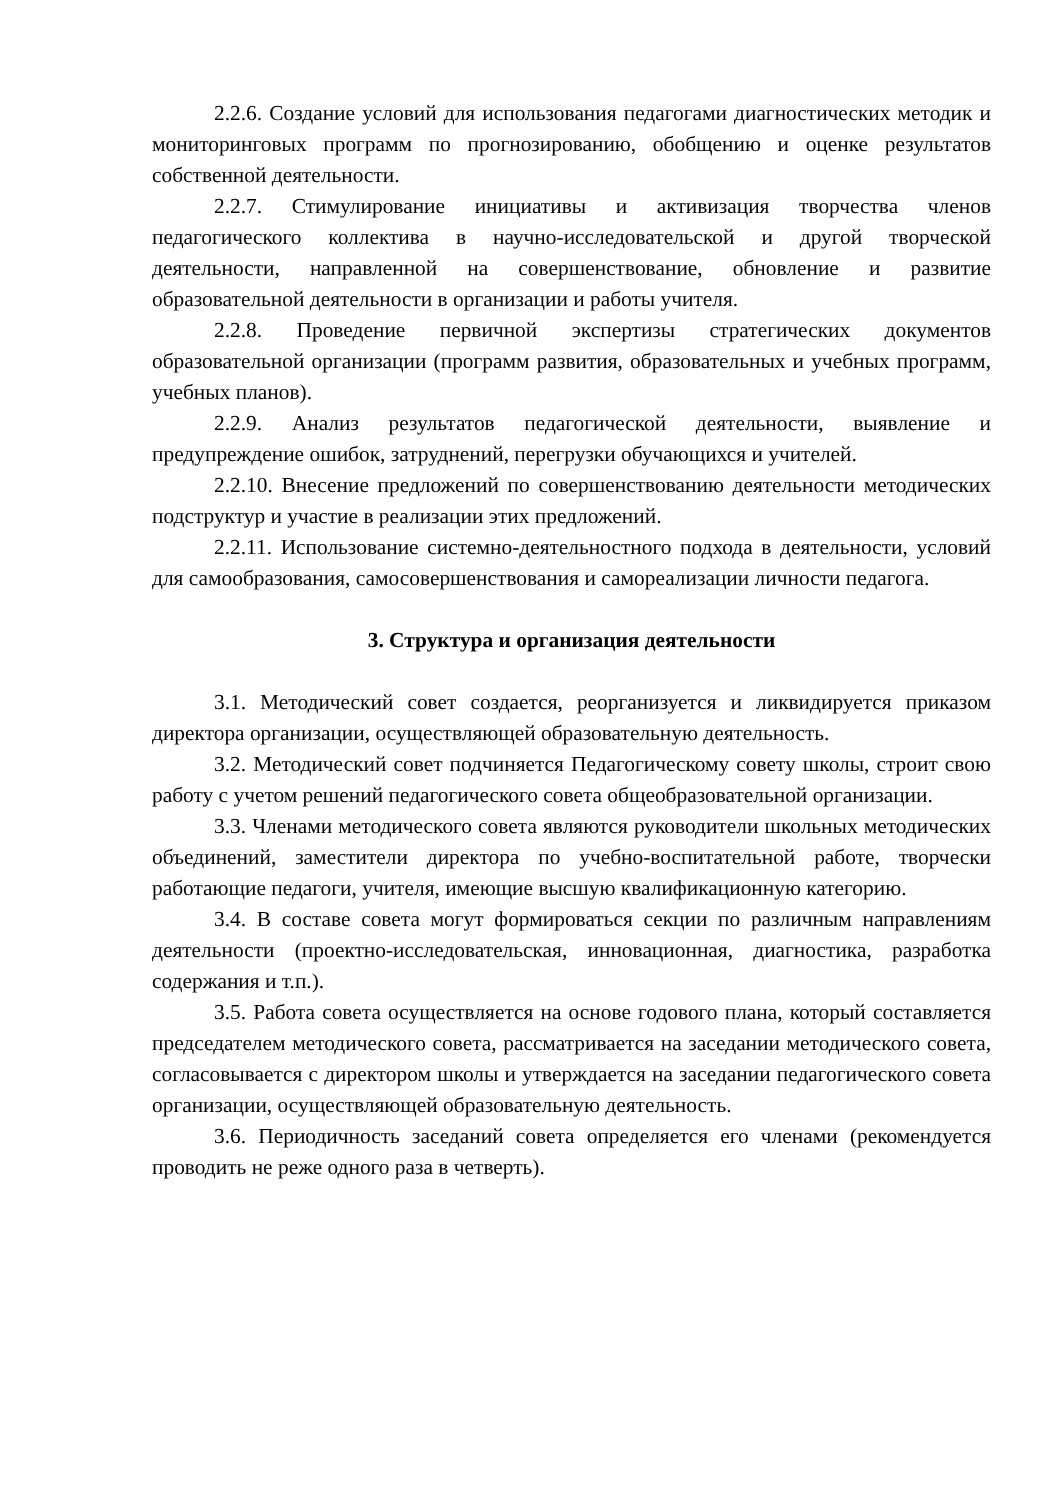2.2.6. Создание условий для использования педагогами диагностических методик и мониторинговых программ по прогнозированию, обобщению и оценке результатов собственной деятельности.
2.2.7. Стимулирование инициативы и активизация творчества членов педагогического коллектива в научно-исследовательской и другой творческой деятельности, направленной на совершенствование, обновление и развитие образовательной деятельности в организации и работы учителя.
2.2.8. Проведение первичной экспертизы стратегических документов образовательной организации (программ развития, образовательных и учебных программ, учебных планов).
2.2.9. Анализ результатов педагогической деятельности, выявление и предупреждение ошибок, затруднений, перегрузки обучающихся и учителей.
2.2.10. Внесение предложений по совершенствованию деятельности методических подструктур и участие в реализации этих предложений.
2.2.11. Использование системно-деятельностного подхода в деятельности, условий для самообразования, самосовершенствования и самореализации личности педагога.
3. Структура и организация деятельности
3.1. Методический совет создается, реорганизуется и ликвидируется приказом директора организации, осуществляющей образовательную деятельность.
3.2. Методический совет подчиняется Педагогическому совету школы, строит свою работу с учетом решений педагогического совета общеобразовательной организации.
3.3. Членами методического совета являются руководители школьных методических объединений, заместители директора по учебно-воспитательной работе, творчески работающие педагоги, учителя, имеющие высшую квалификационную категорию.
3.4. В составе совета могут формироваться секции по различным направлениям деятельности (проектно-исследовательская, инновационная, диагностика, разработка содержания и т.п.).
3.5. Работа совета осуществляется на основе годового плана, который составляется председателем методического совета, рассматривается на заседании методического совета, согласовывается с директором школы и утверждается на заседании педагогического совета организации, осуществляющей образовательную деятельность.
3.6. Периодичность заседаний совета определяется его членами (рекомендуется проводить не реже одного раза в четверть).